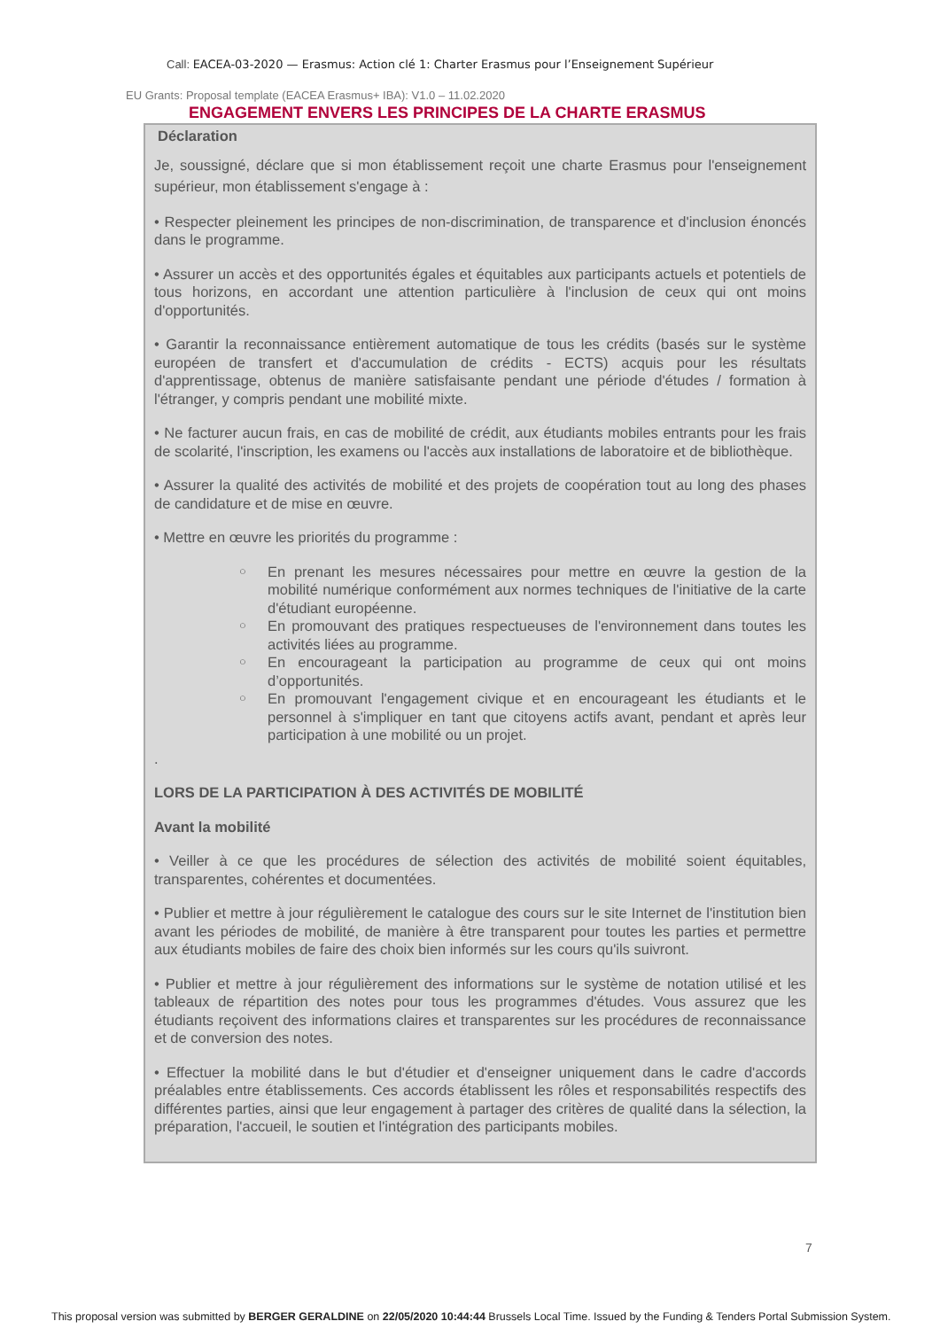Call: EACEA-03-2020 — Erasmus: Action clé 1: Charter Erasmus pour l’Enseignement Supérieur
EU Grants: Proposal template (EACEA Erasmus+ IBA): V1.0 – 11.02.2020
ENGAGEMENT ENVERS LES PRINCIPES DE LA CHARTE ERASMUS
Déclaration
Je, soussigné, déclare que si mon établissement reçoit une charte Erasmus pour l'enseignement supérieur, mon établissement s'engage à :
• Respecter pleinement les principes de non-discrimination, de transparence et d'inclusion énoncés dans le programme.
• Assurer un accès et des opportunités égales et équitables aux participants actuels et potentiels de tous horizons, en accordant une attention particulière à l'inclusion de ceux qui ont moins d'opportunités.
• Garantir la reconnaissance entièrement automatique de tous les crédits (basés sur le système européen de transfert et d'accumulation de crédits - ECTS) acquis pour les résultats d'apprentissage, obtenus de manière satisfaisante pendant une période d'études / formation à l'étranger, y compris pendant une mobilité mixte.
• Ne facturer aucun frais, en cas de mobilité de crédit, aux étudiants mobiles entrants pour les frais de scolarité, l'inscription, les examens ou l'accès aux installations de laboratoire et de bibliothèque.
• Assurer la qualité des activités de mobilité et des projets de coopération tout au long des phases de candidature et de mise en œuvre.
• Mettre en œuvre les priorités du programme :
○ En prenant les mesures nécessaires pour mettre en œuvre la gestion de la mobilité numérique conformément aux normes techniques de l'initiative de la carte d'étudiant européenne.
○ En promouvant des pratiques respectueuses de l'environnement dans toutes les activités liées au programme.
○ En encourageant la participation au programme de ceux qui ont moins d’opportunités.
○ En promouvant l'engagement civique et en encourageant les étudiants et le personnel à s'impliquer en tant que citoyens actifs avant, pendant et après leur participation à une mobilité ou un projet.
.
LORS DE LA PARTICIPATION À DES ACTIVITÉS DE MOBILITÉ
Avant la mobilité
• Veiller à ce que les procédures de sélection des activités de mobilité soient équitables, transparentes, cohérentes et documentées.
• Publier et mettre à jour régulièrement le catalogue des cours sur le site Internet de l'institution bien avant les périodes de mobilité, de manière à être transparent pour toutes les parties et permettre aux étudiants mobiles de faire des choix bien informés sur les cours qu'ils suivront.
• Publier et mettre à jour régulièrement des informations sur le système de notation utilisé et les tableaux de répartition des notes pour tous les programmes d'études. Vous assurez que les étudiants reçoivent des informations claires et transparentes sur les procédures de reconnaissance et de conversion des notes.
• Effectuer la mobilité dans le but d'étudier et d'enseigner uniquement dans le cadre d'accords préalables entre établissements. Ces accords établissent les rôles et responsabilités respectifs des différentes parties, ainsi que leur engagement à partager des critères de qualité dans la sélection, la préparation, l'accueil, le soutien et l'intégration des participants mobiles.
7
This proposal version was submitted by BERGER GERALDINE on 22/05/2020 10:44:44 Brussels Local Time. Issued by the Funding & Tenders Portal Submission System.